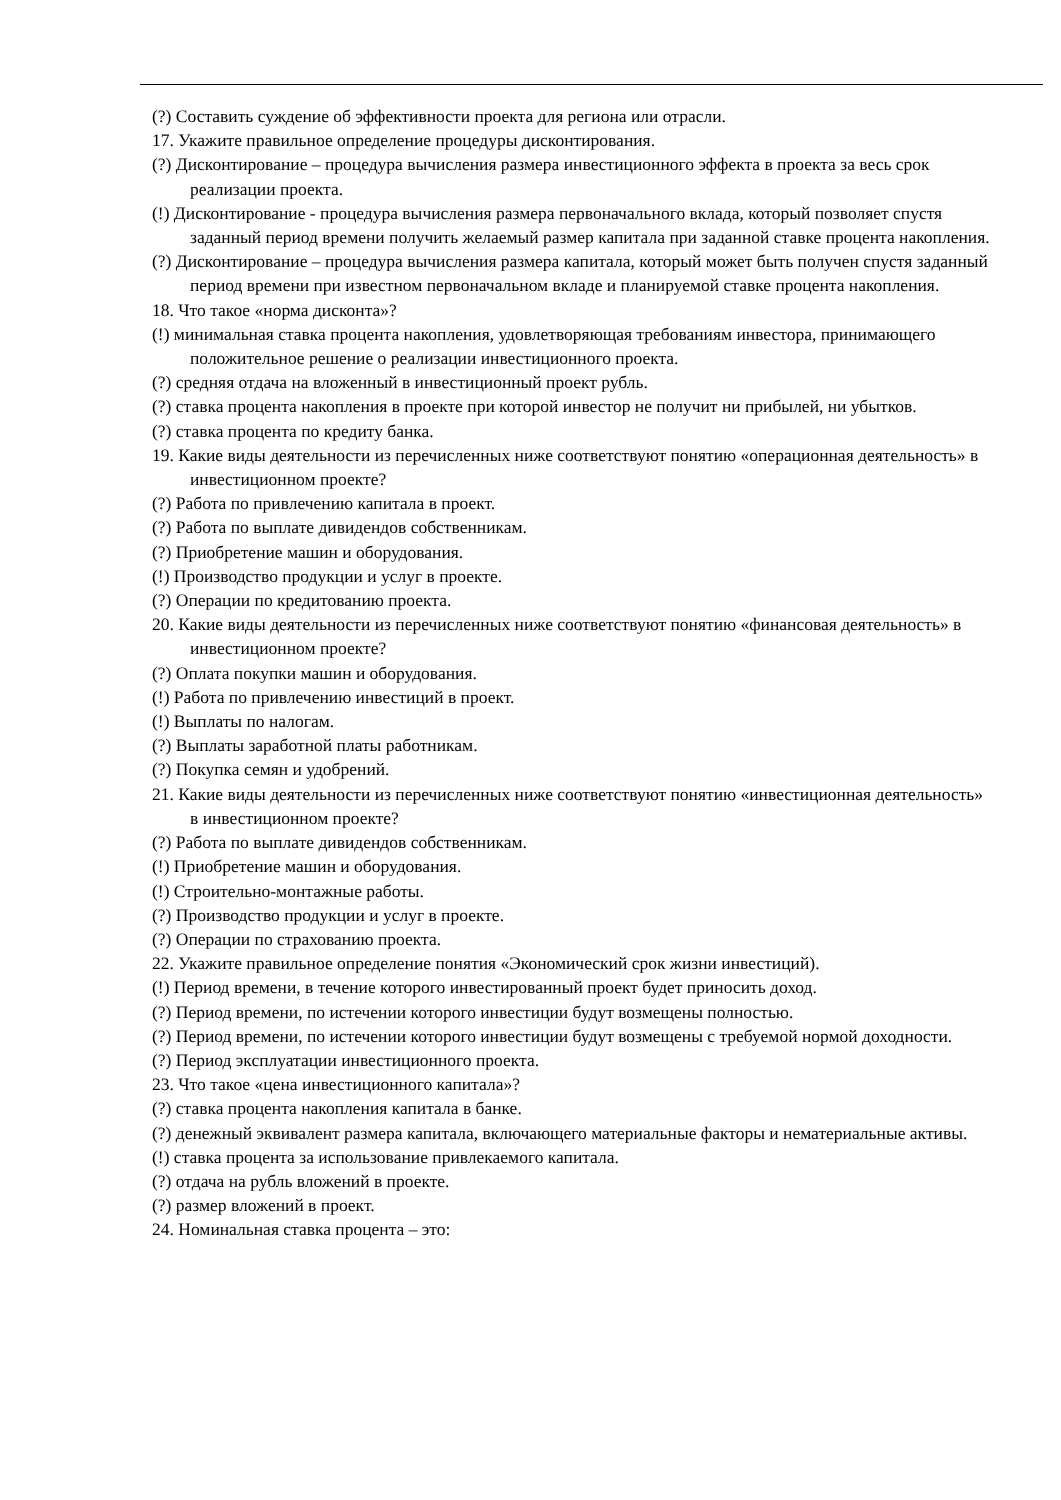(?) Составить суждение об эффективности проекта для региона или отрасли.
17. Укажите правильное определение процедуры дисконтирования.
(?) Дисконтирование – процедура вычисления размера инвестиционного эффекта в проекта за весь срок реализации проекта.
(!) Дисконтирование - процедура вычисления размера первоначального вклада, который позволяет спустя заданный период времени получить желаемый размер капитала при заданной ставке процента накопления.
(?) Дисконтирование – процедура вычисления размера капитала, который может быть получен спустя заданный период времени при известном первоначальном вкладе и планируемой ставке процента накопления.
18. Что такое «норма дисконта»?
(!) минимальная ставка процента накопления, удовлетворяющая требованиям инвестора, принимающего положительное решение о реализации инвестиционного проекта.
(?) средняя отдача на вложенный в инвестиционный проект рубль.
(?) ставка процента накопления в проекте при которой инвестор не получит ни прибылей, ни убытков.
(?) ставка процента по кредиту банка.
19. Какие виды деятельности из перечисленных ниже соответствуют понятию «операционная деятельность» в инвестиционном проекте?
(?) Работа по привлечению капитала в проект.
(?) Работа по выплате дивидендов собственникам.
(?) Приобретение машин и оборудования.
(!) Производство продукции и услуг в проекте.
(?) Операции по кредитованию проекта.
20. Какие виды деятельности из перечисленных ниже соответствуют понятию «финансовая деятельность» в инвестиционном проекте?
(?) Оплата покупки машин и оборудования.
(!) Работа по привлечению инвестиций в проект.
(!) Выплаты по налогам.
(?) Выплаты заработной платы работникам.
(?) Покупка семян и удобрений.
21. Какие виды деятельности из перечисленных ниже соответствуют понятию «инвестиционная деятельность» в инвестиционном проекте?
(?) Работа по выплате дивидендов собственникам.
(!) Приобретение машин и оборудования.
(!) Строительно-монтажные работы.
(?) Производство продукции и услуг в проекте.
(?) Операции по страхованию проекта.
22. Укажите правильное определение понятия «Экономический срок жизни инвестиций).
(!) Период времени, в течение которого инвестированный проект будет приносить доход.
(?) Период времени, по истечении которого инвестиции будут возмещены полностью.
(?) Период времени, по истечении которого инвестиции будут возмещены с требуемой нормой доходности.
(?) Период эксплуатации инвестиционного проекта.
23. Что такое «цена инвестиционного капитала»?
(?) ставка процента накопления капитала в банке.
(?) денежный эквивалент размера капитала, включающего материальные факторы и нематериальные активы.
(!) ставка процента за использование привлекаемого капитала.
(?) отдача на рубль вложений в проекте.
(?) размер вложений в проект.
24. Номинальная ставка процента – это: